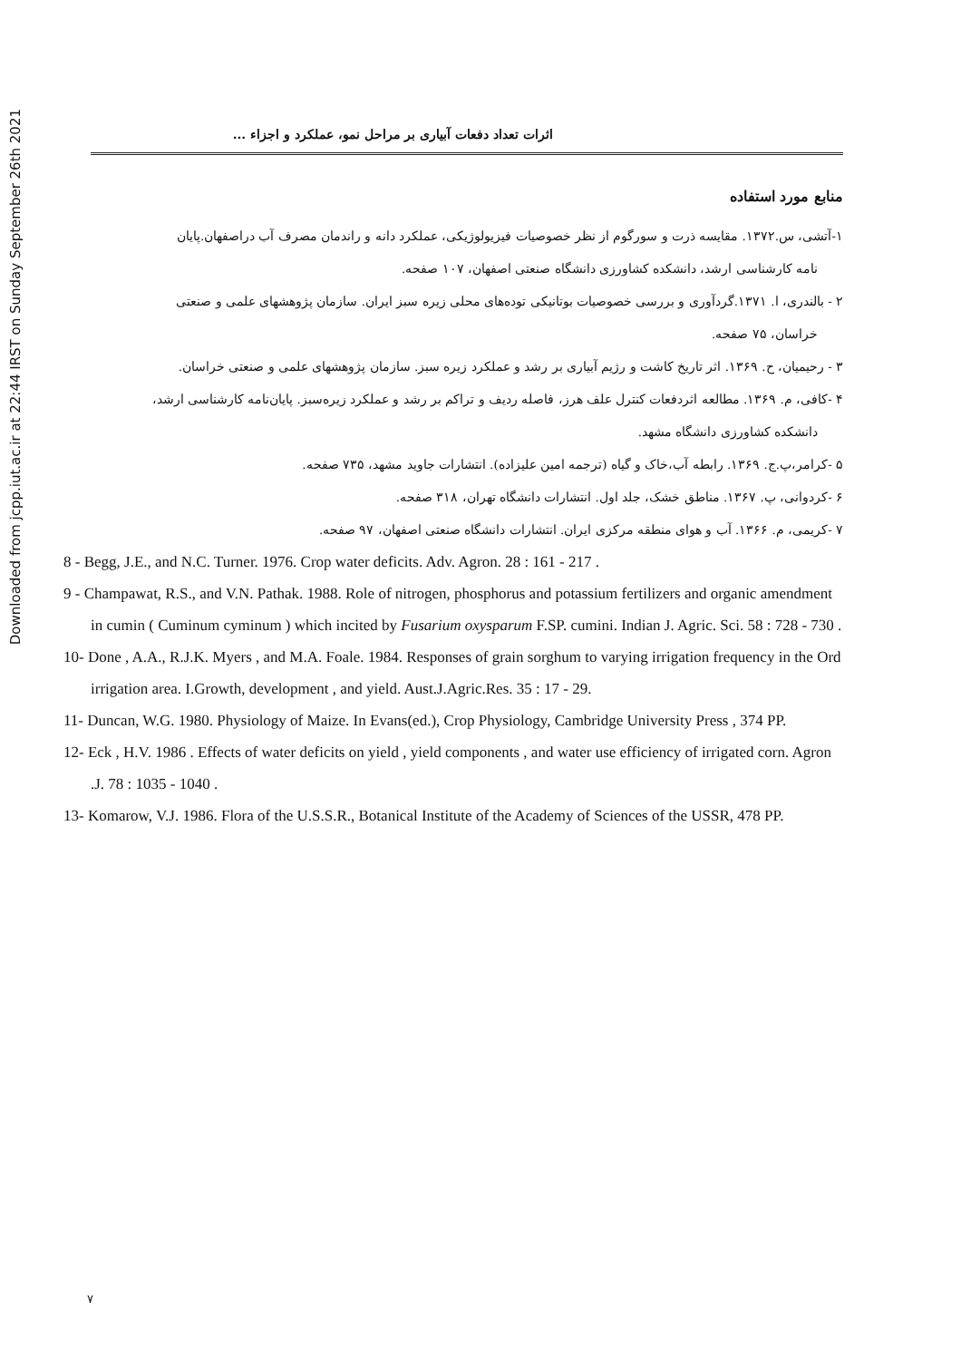Downloaded from jcpp.iut.ac.ir at 22:44 IRST on Sunday September 26th 2021
اثرات تعداد دفعات آبیاری بر مراحل نمو، عملکرد و اجزاء ...
منابع مورد استفاده
۱-آتشی، س.۱۳۷۲. مقایسه ذرت و سورگوم از نظر خصوصیات فیزیولوژیکی، عملکرد دانه و راندمان مصرف آب دراصفهان.پایان
نامه کارشناسی ارشد، دانشکده کشاورزی دانشگاه صنعتی اصفهان، ۱۰۷ صفحه.
۲ - بالندری، ا. ۱۳۷۱.گردآوری و بررسی خصوصیات بوتانیکی توده‌های محلی زیره سبز ایران. سازمان پژوهشهای علمی و صنعتی
خراسان، ۷۵ صفحه.
۳ - رحیمیان، ح. ۱۳۶۹. اثر تاریخ کاشت و رژیم آبیاری بر رشد و عملکرد زیره سبز. سازمان پژوهشهای علمی و صنعتی خراسان.
۴ -کافی، م. ۱۳۶۹. مطالعه اثردفعات کنترل علف هرز، فاصله ردیف و تراکم بر رشد و عملکرد زیره‌سبز. پایان‌نامه کارشناسی ارشد،
دانشکده کشاورزی دانشگاه مشهد.
۵ -کرامر،پ.ج. ۱۳۶۹. رابطه آب،خاک و گیاه (ترجمه امین علیزاده). انتشارات جاوید مشهد، ۷۳۵ صفحه.
۶ -کردوانی، پ. ۱۳۶۷. مناطق خشک، جلد اول. انتشارات دانشگاه تهران، ۳۱۸ صفحه.
۷ -کریمی، م. ۱۳۶۶. آب و هوای منطقه مرکزی ایران. انتشارات دانشگاه صنعتی اصفهان، ۹۷ صفحه.
8 - Begg, J.E., and N.C. Turner. 1976. Crop water deficits. Adv. Agron. 28 : 161 - 217 .
9 - Champawat, R.S., and V.N. Pathak. 1988. Role of nitrogen, phosphorus and potassium fertilizers and organic amendment in cumin ( Cuminum cyminum ) which incited by Fusarium oxysparum F.SP. cumini. Indian J. Agric. Sci. 58 : 728 - 730 .
10- Done , A.A., R.J.K. Myers , and M.A. Foale. 1984. Responses of grain sorghum to varying irrigation frequency in the Ord irrigation area. I.Growth, development , and yield. Aust.J.Agric.Res. 35 : 17 - 29.
11- Duncan, W.G. 1980. Physiology of Maize. In Evans(ed.), Crop Physiology, Cambridge University Press , 374 PP.
12- Eck , H.V. 1986 . Effects of water deficits on yield , yield components , and water use efficiency of irrigated corn. Agron .J. 78 : 1035 - 1040 .
13- Komarow, V.J. 1986. Flora of the U.S.S.R., Botanical Institute of the Academy of Sciences of the USSR, 478 PP.
۷